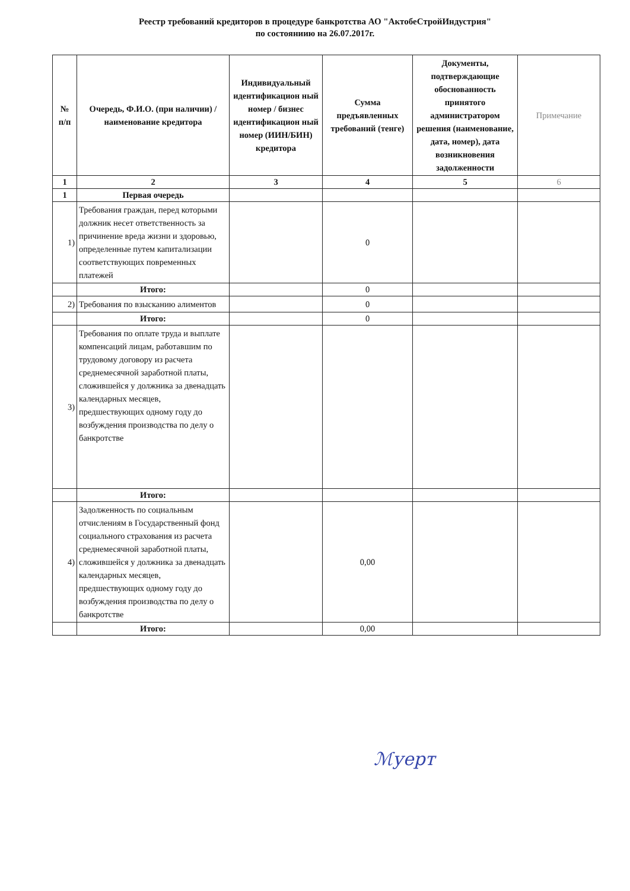Реестр требований кредиторов в процедуре банкротства АО "АктобеСтройИндустрия"
по состояниию на 26.07.2017г.
| № п/п | Очередь, Ф.И.О. (при наличии) /наименование кредитора | Индивидуальный идентификацион ный номер / бизнес идентификацион ный номер (ИИН/БИН) кредитора | Сумма предъявленных требований (тенге) | Документы, подтверждающие обоснованность принятого администратором решения (наименование, дата, номер), дата возникновения задолженности | Примечание |
| --- | --- | --- | --- | --- | --- |
| 1 | 2 | 3 | 4 | 5 | 6 |
| 1 | Первая очередь | | | | |
| 1) | Требования граждан, перед которыми должник несет ответственность за причинение вреда жизни и здоровью, определенные путем капитализации соответствующих повременных платежей | | 0 | | |
| | Итого: | | 0 | | |
| 2) | Требования по взысканию алиментов | | 0 | | |
| | Итого: | | 0 | | |
| 3) | Требования по оплате труда и выплате компенсаций лицам, работавшим по трудовому договору из расчета среднемесячной заработной платы, сложившейся у должника за двенадцать календарных месяцев, предшествующих одному году до возбуждения производства по делу о банкротстве | | | | |
| | Итого: | | | | |
| 4) | Задолженность по социальным отчислениям в Государственный фонд социального страхования из расчета среднемесячной заработной платы, сложившейся у должника за двенадцать календарных месяцев, предшествующих одному году до возбуждения производства по делу о банкротстве | | 0,00 | | |
| | Итого: | | 0,00 | | |
ℳуерт